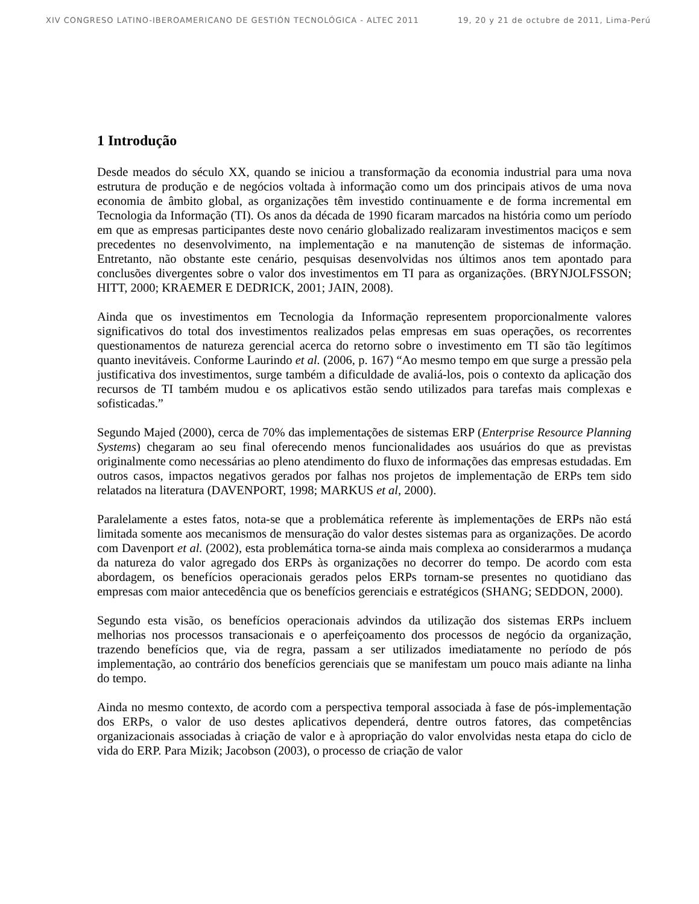XIV CONGRESO LATINO-IBEROAMERICANO DE GESTIÓN TECNOLÓGICA - ALTEC 2011 19, 20 y 21 de octubre de 2011, Lima-Perú
1 Introdução
Desde meados do século XX, quando se iniciou a transformação da economia industrial para uma nova estrutura de produção e de negócios voltada à informação como um dos principais ativos de uma nova economia de âmbito global, as organizações têm investido continuamente e de forma incremental em Tecnologia da Informação (TI). Os anos da década de 1990 ficaram marcados na história como um período em que as empresas participantes deste novo cenário globalizado realizaram investimentos maciços e sem precedentes no desenvolvimento, na implementação e na manutenção de sistemas de informação. Entretanto, não obstante este cenário, pesquisas desenvolvidas nos últimos anos tem apontado para conclusões divergentes sobre o valor dos investimentos em TI para as organizações. (BRYNJOLFSSON; HITT, 2000; KRAEMER E DEDRICK, 2001; JAIN, 2008).
Ainda que os investimentos em Tecnologia da Informação representem proporcionalmente valores significativos do total dos investimentos realizados pelas empresas em suas operações, os recorrentes questionamentos de natureza gerencial acerca do retorno sobre o investimento em TI são tão legítimos quanto inevitáveis. Conforme Laurindo et al. (2006, p. 167) “Ao mesmo tempo em que surge a pressão pela justificativa dos investimentos, surge também a dificuldade de avaliá-los, pois o contexto da aplicação dos recursos de TI também mudou e os aplicativos estão sendo utilizados para tarefas mais complexas e sofisticadas.”
Segundo Majed (2000), cerca de 70% das implementações de sistemas ERP (Enterprise Resource Planning Systems) chegaram ao seu final oferecendo menos funcionalidades aos usuários do que as previstas originalmente como necessárias ao pleno atendimento do fluxo de informações das empresas estudadas. Em outros casos, impactos negativos gerados por falhas nos projetos de implementação de ERPs tem sido relatados na literatura (DAVENPORT, 1998; MARKUS et al, 2000).
Paralelamente a estes fatos, nota-se que a problemática referente às implementações de ERPs não está limitada somente aos mecanismos de mensuração do valor destes sistemas para as organizações. De acordo com Davenport et al. (2002), esta problemática torna-se ainda mais complexa ao considerarmos a mudança da natureza do valor agregado dos ERPs às organizações no decorrer do tempo. De acordo com esta abordagem, os benefícios operacionais gerados pelos ERPs tornam-se presentes no quotidiano das empresas com maior antecedência que os benefícios gerenciais e estratégicos (SHANG; SEDDON, 2000).
Segundo esta visão, os benefícios operacionais advindos da utilização dos sistemas ERPs incluem melhorias nos processos transacionais e o aperfeiçoamento dos processos de negócio da organização, trazendo benefícios que, via de regra, passam a ser utilizados imediatamente no período de pós implementação, ao contrário dos benefícios gerenciais que se manifestam um pouco mais adiante na linha do tempo.
Ainda no mesmo contexto, de acordo com a perspectiva temporal associada à fase de pós-implementação dos ERPs, o valor de uso destes aplicativos dependerá, dentre outros fatores, das competências organizacionais associadas à criação de valor e à apropriação do valor envolvidas nesta etapa do ciclo de vida do ERP. Para Mizik; Jacobson (2003), o processo de criação de valor